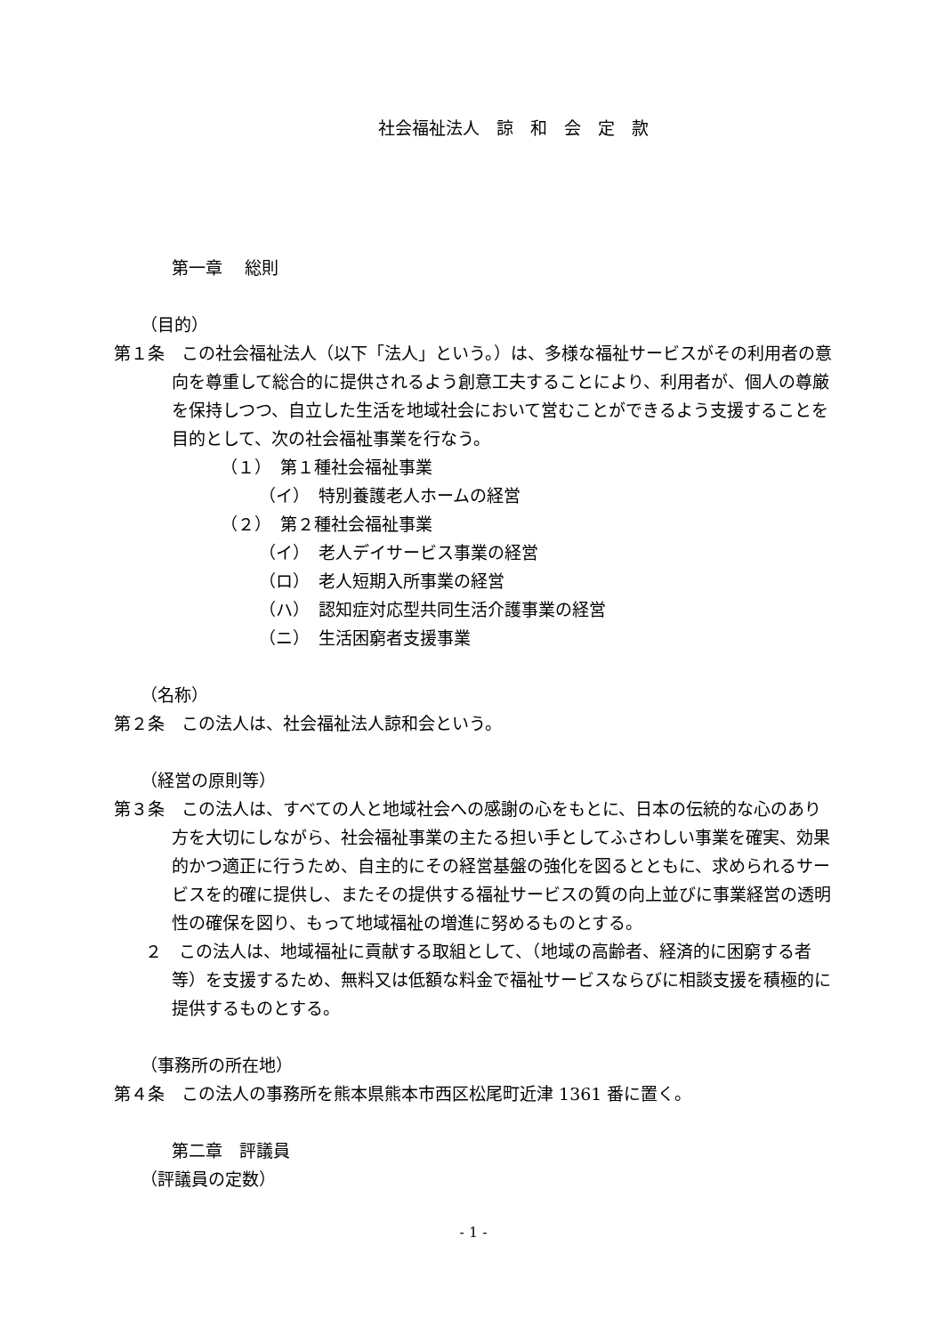社会福祉法人　諒　和　会　定　款
第一章　 総則
（目的）
第１条　この社会福祉法人（以下「法人」という。）は、多様な福祉サービスがその利用者の意向を尊重して総合的に提供されるよう創意工夫することにより、利用者が、個人の尊厳を保持しつつ、自立した生活を地域社会において営むことができるよう支援することを目的として、次の社会福祉事業を行なう。
（１）　第１種社会福祉事業
（イ）　特別養護老人ホームの経営
（２）　第２種社会福祉事業
（イ）　老人デイサービス事業の経営
（ロ）　老人短期入所事業の経営
（ハ）　認知症対応型共同生活介護事業の経営
（ニ）　生活困窮者支援事業
（名称）
第２条　この法人は、社会福祉法人諒和会という。
（経営の原則等）
第３条　この法人は、すべての人と地域社会への感謝の心をもとに、日本の伝統的な心のあり方を大切にしながら、社会福祉事業の主たる担い手としてふさわしい事業を確実、効果的かつ適正に行うため、自主的にその経営基盤の強化を図るとともに、求められるサービスを的確に提供し、またその提供する福祉サービスの質の向上並びに事業経営の透明性の確保を図り、もって地域福祉の増進に努めるものとする。
２　この法人は、地域福祉に貢献する取組として、（地域の高齢者、経済的に困窮する者　等）を支援するため、無料又は低額な料金で福祉サービスならびに相談支援を積極的に提供するものとする。
（事務所の所在地）
第４条　この法人の事務所を熊本県熊本市西区松尾町近津 1361 番に置く。
第二章　評議員
（評議員の定数）
- 1 -